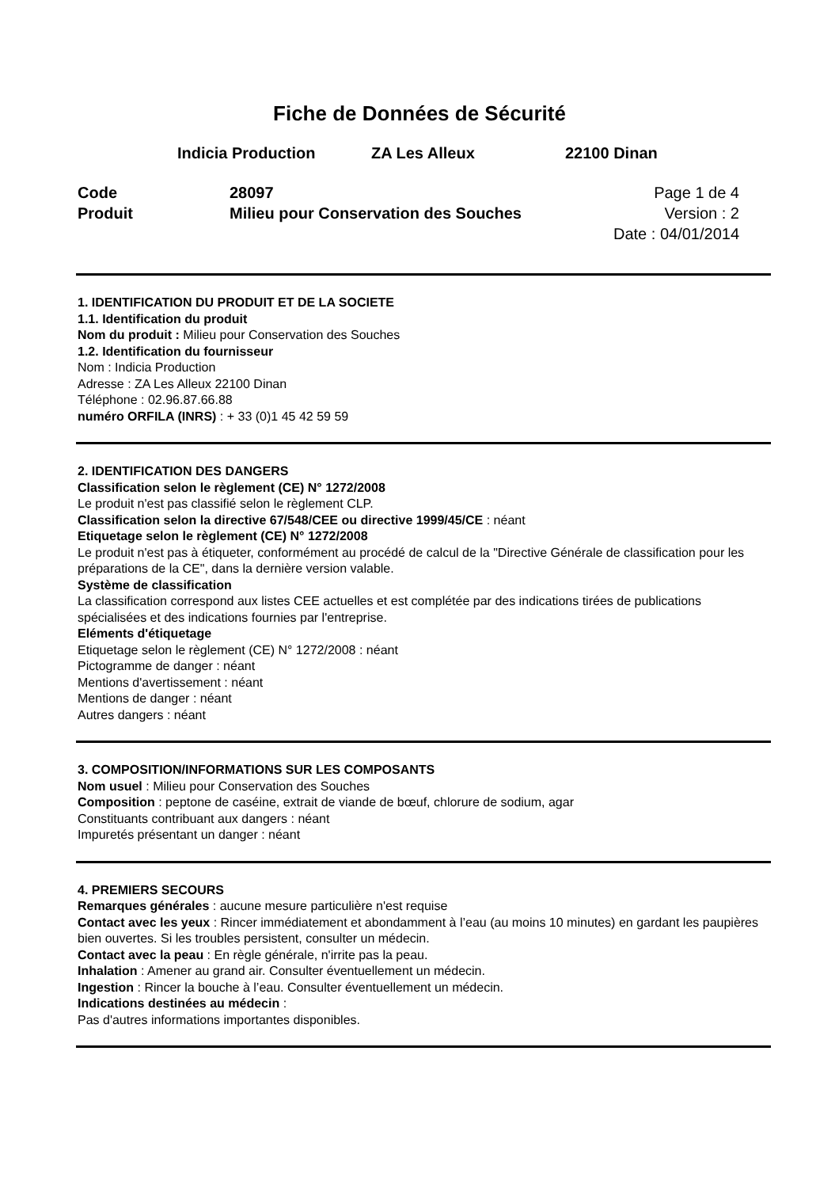Fiche de Données de Sécurité
Indicia Production ZA Les Alleux 22100 Dinan
Code
Produit
28097
Milieu pour Conservation des Souches
Page 1 de 4
Version : 2
Date : 04/01/2014
1. IDENTIFICATION DU PRODUIT ET DE LA SOCIETE
1.1. Identification du produit
Nom du produit : Milieu pour Conservation des Souches
1.2. Identification du fournisseur
Nom : Indicia Production
Adresse : ZA Les Alleux 22100 Dinan
Téléphone : 02.96.87.66.88
numéro ORFILA (INRS) : + 33 (0)1 45 42 59 59
2. IDENTIFICATION DES DANGERS
Classification selon le règlement (CE) N° 1272/2008
Le produit n'est pas classifié selon le règlement CLP.
Classification selon la directive 67/548/CEE ou directive 1999/45/CE : néant
Etiquetage selon le règlement (CE) N° 1272/2008
Le produit n'est pas à étiqueter, conformément au procédé de calcul de la "Directive Générale de classification pour les préparations de la CE", dans la dernière version valable.
Système de classification
La classification correspond aux listes CEE actuelles et est complétée par des indications tirées de publications spécialisées et des indications fournies par l'entreprise.
Eléments d'étiquetage
Etiquetage selon le règlement (CE) N° 1272/2008 : néant
Pictogramme de danger : néant
Mentions d'avertissement : néant
Mentions de danger : néant
Autres dangers : néant
3. COMPOSITION/INFORMATIONS SUR LES COMPOSANTS
Nom usuel : Milieu pour Conservation des Souches
Composition : peptone de caséine, extrait de viande de bœuf, chlorure de sodium, agar
Constituants contribuant aux dangers : néant
Impuretés présentant un danger : néant
4. PREMIERS SECOURS
Remarques générales : aucune mesure particulière n'est requise
Contact avec les yeux : Rincer immédiatement et abondamment à l’eau (au moins 10 minutes) en gardant les paupières bien ouvertes. Si les troubles persistent, consulter un médecin.
Contact avec la peau : En règle générale, n'irrite pas la peau.
Inhalation : Amener au grand air. Consulter éventuellement un médecin.
Ingestion : Rincer la bouche à l’eau. Consulter éventuellement un médecin.
Indications destinées au médecin :
Pas d'autres informations importantes disponibles.